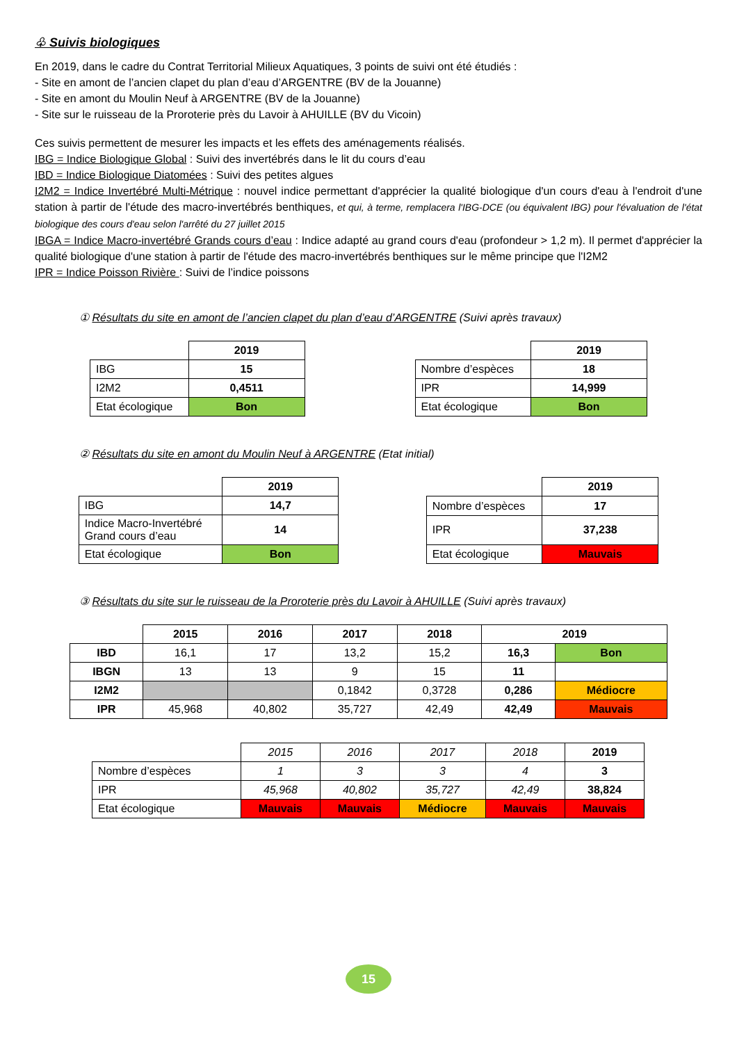♧ Suivis biologiques
En 2019, dans le cadre du Contrat Territorial Milieux Aquatiques, 3 points de suivi ont été étudiés :
- Site en amont de l’ancien clapet du plan d’eau d’ARGENTRE (BV de la Jouanne)
- Site en amont du Moulin Neuf à ARGENTRE (BV de la Jouanne)
- Site sur le ruisseau de la Proroterie près du Lavoir à AHUILLE (BV du Vicoin)
Ces suivis permettent de mesurer les impacts et les effets des aménagements réalisés.
IBG = Indice Biologique Global : Suivi des invertébrés dans le lit du cours d’eau
IBD = Indice Biologique Diatomées : Suivi des petites algues
I2M2 = Indice Invertébré Multi-Métrique : nouvel indice permettant d'apprécier la qualité biologique d'un cours d'eau à l'endroit d'une station à partir de l'étude des macro-invertébrés benthiques, et qui, à terme, remplacera l'IBG-DCE (ou équivalent IBG) pour l'évaluation de l'état biologique des cours d'eau selon l'arrêté du 27 juillet 2015
IBGA = Indice Macro-invertébré Grands cours d’eau : Indice adapté au grand cours d'eau (profondeur > 1,2 m). Il permet d'apprécier la qualité biologique d'une station à partir de l'étude des macro-invertébrés benthiques sur le même principe que l'I2M2
IPR = Indice Poisson Rivière : Suivi de l’indice poissons
① Résultats du site en amont de l’ancien clapet du plan d’eau d’ARGENTRE (Suivi après travaux)
| | 2019 |
| IBG | 15 |
| I2M2 | 0,4511 |
| Etat écologique | Bon |
| | 2019 |
| Nombre d’espèces | 18 |
| IPR | 14,999 |
| Etat écologique | Bon |
② Résultats du site en amont du Moulin Neuf à ARGENTRE (Etat initial)
| | 2019 |
| IBG | 14,7 |
| Indice Macro-Invertébré Grand cours d’eau | 14 |
| Etat écologique | Bon |
| | 2019 |
| Nombre d’espèces | 17 |
| IPR | 37,238 |
| Etat écologique | Mauvais |
③ Résultats du site sur le ruisseau de la Proroterie près du Lavoir à AHUILLE (Suivi après travaux)
| | 2015 | 2016 | 2017 | 2018 | 2019 | |
| IBD | 16,1 | 17 | 13,2 | 15,2 | 16,3 | Bon |
| IBGN | 13 | 13 | 9 | 15 | 11 | |
| I2M2 | | | 0,1842 | 0,3728 | 0,286 | Médiocre |
| IPR | 45,968 | 40,802 | 35,727 | 42,49 | 42,49 | Mauvais |
| | 2015 | 2016 | 2017 | 2018 | 2019 |
| Nombre d’espèces | 1 | 3 | 3 | 4 | 3 |
| IPR | 45,968 | 40,802 | 35,727 | 42,49 | 38,824 |
| Etat écologique | Mauvais | Mauvais | Médiocre | Mauvais | Mauvais |
15